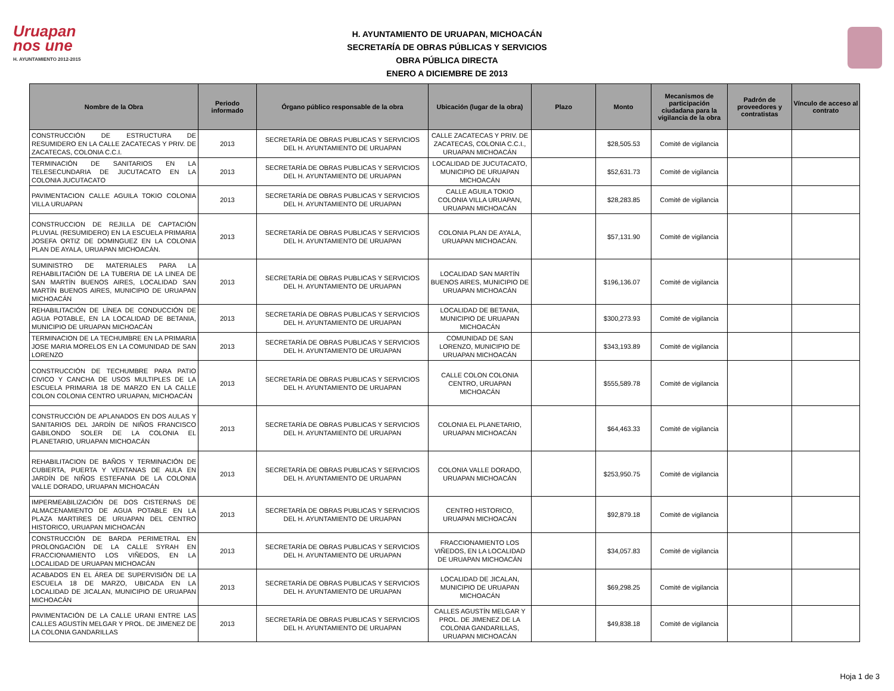Uruapan
nos une
H. AYUNTAMIENTO 2012-2015
H. AYUNTAMIENTO DE URUAPAN, MICHOACÁN
SECRETARÍA DE OBRAS PÚBLICAS Y SERVICIOS
OBRA PÚBLICA DIRECTA
ENERO A DICIEMBRE DE 2013
| Nombre de la Obra | Periodo informado | Órgano público responsable de la obra | Ubicación (lugar de la obra) | Plazo | Monto | Mecanismos de participación ciudadana para la vigilancia de la obra | Padrón de proveedores y contratistas | Vínculo de acceso al contrato |
| --- | --- | --- | --- | --- | --- | --- | --- | --- |
| CONSTRUCCIÓN DE ESTRUCTURA DE RESUMIDERO EN LA CALLE ZACATECAS Y PRIV. DE ZACATECAS, COLONIA C.C.I. | 2013 | SECRETARÍA DE OBRAS PUBLICAS Y SERVICIOS DEL H. AYUNTAMIENTO DE URUAPAN | CALLE ZACATECAS Y PRIV. DE ZACATECAS, COLONIA C.C.I., URUAPAN MICHOACÁN | | $28,505.53 | Comité de vigilancia | | |
| TERMINACIÓN DE SANITARIOS EN LA TELESECUNDARIA DE JUCUTACATO EN LA COLONIA JUCUTACATO | 2013 | SECRETARÍA DE OBRAS PUBLICAS Y SERVICIOS DEL H. AYUNTAMIENTO DE URUAPAN | LOCALIDAD DE JUCUTACATO, MUNICIPIO DE URUAPAN MICHOACÁN | | $52,631.73 | Comité de vigilancia | | |
| PAVIMENTACION CALLE AGUILA TOKIO COLONIA VILLA URUAPAN | 2013 | SECRETARÍA DE OBRAS PUBLICAS Y SERVICIOS DEL H. AYUNTAMIENTO DE URUAPAN | CALLE AGUILA TOKIO COLONIA VILLA URUAPAN, URUAPAN MICHOACÁN | | $28,283.85 | Comité de vigilancia | | |
| CONSTRUCCION DE REJILLA DE CAPTACIÓN PLUVIAL (RESUMIDERO) EN LA ESCUELA PRIMARIA JOSEFA ORTIZ DE DOMINGUEZ EN LA COLONIA PLAN DE AYALA, URUAPAN MICHOACÁN. | 2013 | SECRETARÍA DE OBRAS PUBLICAS Y SERVICIOS DEL H. AYUNTAMIENTO DE URUAPAN | COLONIA PLAN DE AYALA, URUAPAN MICHOACÁN. | | $57,131.90 | Comité de vigilancia | | |
| SUMINISTRO DE MATERIALES PARA LA REHABILITACIÓN DE LA TUBERIA DE LA LINEA DE SAN MARTÍN BUENOS AIRES, LOCALIDAD SAN MARTÍN BUENOS AIRES, MUNICIPIO DE URUAPAN MICHOACÁN | 2013 | SECRETARÍA DE OBRAS PUBLICAS Y SERVICIOS DEL H. AYUNTAMIENTO DE URUAPAN | LOCALIDAD SAN MARTÍN BUENOS AIRES, MUNICIPIO DE URUAPAN MICHOACÁN | | $196,136.07 | Comité de vigilancia | | |
| REHABILITACIÓN DE LÍNEA DE CONDUCCIÓN DE AGUA POTABLE, EN LA LOCALIDAD DE BETANIA, MUNICIPIO DE URUAPAN MICHOACÁN | 2013 | SECRETARÍA DE OBRAS PUBLICAS Y SERVICIOS DEL H. AYUNTAMIENTO DE URUAPAN | LOCALIDAD DE BETANIA, MUNICIPIO DE URUAPAN MICHOACÁN | | $300,273.93 | Comité de vigilancia | | |
| TERMINACION DE LA TECHUMBRE EN LA PRIMARIA JOSE MARIA MORELOS EN LA COMUNIDAD DE SAN LORENZO | 2013 | SECRETARÍA DE OBRAS PUBLICAS Y SERVICIOS DEL H. AYUNTAMIENTO DE URUAPAN | COMUNIDAD DE SAN LORENZO, MUNICIPIO DE URUAPAN MICHOACÁN | | $343,193.89 | Comité de vigilancia | | |
| CONSTRUCCIÓN DE TECHUMBRE PARA PATIO CIVICO Y CANCHA DE USOS MULTIPLES DE LA ESCUELA PRIMARIA 18 DE MARZO EN LA CALLE COLON COLONIA CENTRO URUAPAN, MICHOACÁN | 2013 | SECRETARÍA DE OBRAS PUBLICAS Y SERVICIOS DEL H. AYUNTAMIENTO DE URUAPAN | CALLE COLON COLONIA CENTRO, URUAPAN MICHOACÁN | | $555,589.78 | Comité de vigilancia | | |
| CONSTRUCCIÓN DE APLANADOS EN DOS AULAS Y SANITARIOS DEL JARDÍN DE NIÑOS FRANCISCO GABILONDO SOLER DE LA COLONIA EL PLANETARIO, URUAPAN MICHOACÁN | 2013 | SECRETARÍA DE OBRAS PUBLICAS Y SERVICIOS DEL H. AYUNTAMIENTO DE URUAPAN | COLONIA EL PLANETARIO, URUAPAN MICHOACÁN | | $64,463.33 | Comité de vigilancia | | |
| REHABILITACION DE BAÑOS Y TERMINACIÓN DE CUBIERTA, PUERTA Y VENTANAS DE AULA EN JARDÍN DE NIÑOS ESTEFANIA DE LA COLONIA VALLE DORADO, URUAPAN MICHOACÁN | 2013 | SECRETARÍA DE OBRAS PUBLICAS Y SERVICIOS DEL H. AYUNTAMIENTO DE URUAPAN | COLONIA VALLE DORADO, URUAPAN MICHOACÁN | | $253,950.75 | Comité de vigilancia | | |
| IMPERMEABILIZACIÓN DE DOS CISTERNAS DE ALMACENAMIENTO DE AGUA POTABLE EN LA PLAZA MARTIRES DE URUAPAN DEL CENTRO HISTORICO, URUAPAN MICHOACÁN | 2013 | SECRETARÍA DE OBRAS PUBLICAS Y SERVICIOS DEL H. AYUNTAMIENTO DE URUAPAN | CENTRO HISTORICO, URUAPAN MICHOACÁN | | $92,879.18 | Comité de vigilancia | | |
| CONSTRUCCIÓN DE BARDA PERIMETRAL EN PROLONGACIÓN DE LA CALLE SYRAH EN FRACCIONAMIENTO LOS VIÑEDOS, EN LA LOCALIDAD DE URUAPAN MICHOACÁN | 2013 | SECRETARÍA DE OBRAS PUBLICAS Y SERVICIOS DEL H. AYUNTAMIENTO DE URUAPAN | FRACCIONAMIENTO LOS VIÑEDOS, EN LA LOCALIDAD DE URUAPAN MICHOACÁN | | $34,057.83 | Comité de vigilancia | | |
| ACABADOS EN EL ÁREA DE SUPERVISIÓN DE LA ESCUELA 18 DE MARZO, UBICADA EN LA LOCALIDAD DE JICALAN, MUNICIPIO DE URUAPAN MICHOACÁN | 2013 | SECRETARÍA DE OBRAS PUBLICAS Y SERVICIOS DEL H. AYUNTAMIENTO DE URUAPAN | LOCALIDAD DE JICALAN, MUNICIPIO DE URUAPAN MICHOACÁN | | $69,298.25 | Comité de vigilancia | | |
| PAVIMENTACIÓN DE LA CALLE URANI ENTRE LAS CALLES AGUSTÍN MELGAR Y PROL. DE JIMENEZ DE LA COLONIA GANDARILLAS | 2013 | SECRETARÍA DE OBRAS PUBLICAS Y SERVICIOS DEL H. AYUNTAMIENTO DE URUAPAN | CALLES AGUSTÍN MELGAR Y PROL. DE JIMENEZ DE LA COLONIA GANDARILLAS, URUAPAN MICHOACÁN | | $49,838.18 | Comité de vigilancia | | |
Hoja 1 de 3